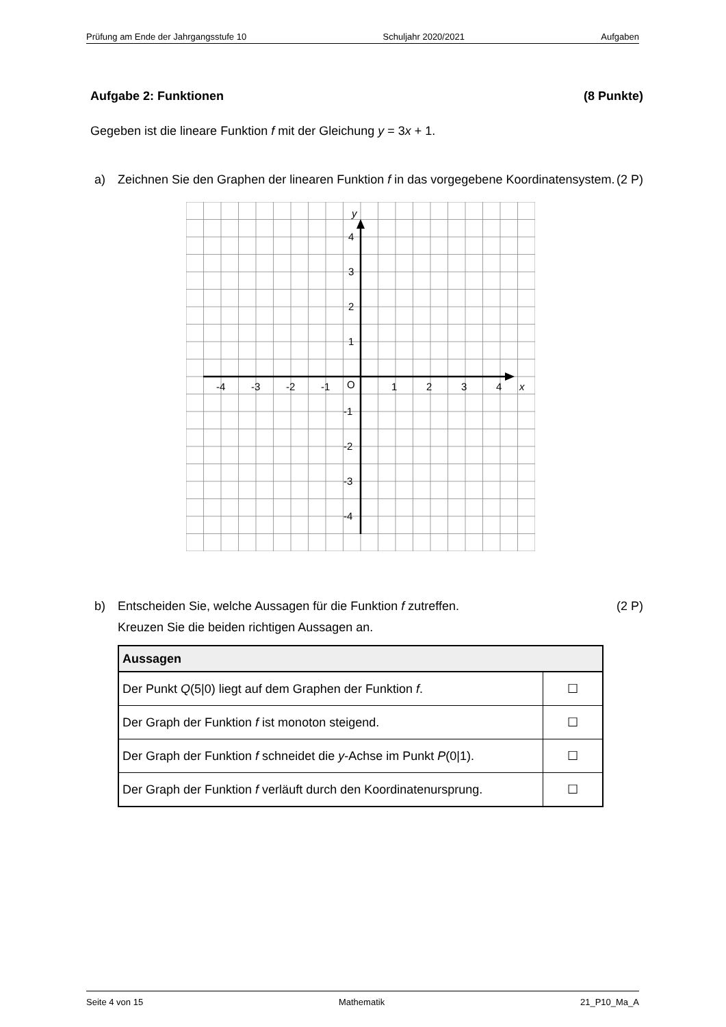Prüfung am Ende der Jahrgangsstufe 10 Schuljahr 2020/2021 Aufgaben
Aufgabe 2: Funktionen (8 Punkte)
Gegeben ist die lineare Funktion f mit der Gleichung y = 3x + 1.
a) Zeichnen Sie den Graphen der linearen Funktion f in das vorgegebene Koordinatensystem. (2 P)
-4
-3
-2
-1
O
1
2
3
4
x
y
4
3
2
1
-1
-2
-3
-4
b) Entscheiden Sie, welche Aussagen für die Funktion f zutreffen.
Kreuzen Sie die beiden richtigen Aussagen an. (2 P)
| Aussagen | |
| --- | --- |
| Der Punkt Q (5/0) liegt auf dem Graphen der Funktion f . | ☐ |
| Der Graph der Funktion f ist monoton steigend. | ☐ |
| Der Graph der Funktion f schneidet die y -Achse im Punkt P (0/1). | ☐ |
| Der Graph der Funktion f verläuft durch den Koordinatenursprung. | ☐ |
Seite 4 von 15 Mathematik 21_P10_Ma_A